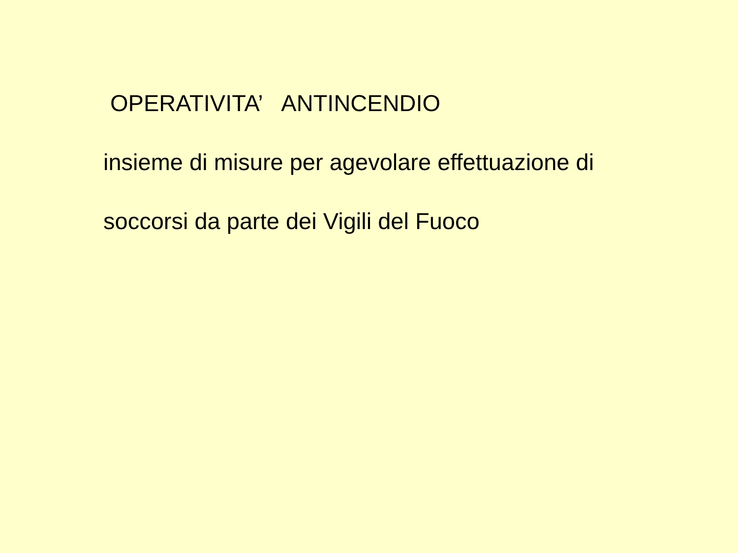OPERATIVITA’ ANTINCENDIO
insieme di misure per agevolare effettuazione di
soccorsi da parte dei Vigili del Fuoco